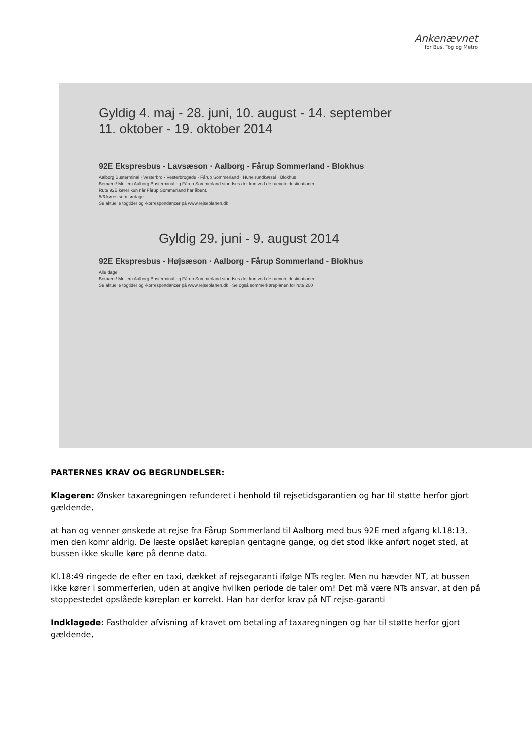Ankenævnet
for Bus, Tog og Metro
Gyldig 4. maj - 28. juni, 10. august - 14. september
11. oktober - 19. oktober 2014
92E Ekspresbus - Lavsæson · Aalborg - Fårup Sommerland - Blokhus
Aalborg Busterminal · Vesterbro · Vesterbrogade · Fårup Sommerland · Hune rundkørsel · Blokhus
Bemærk! Mellem Aalborg Busterminal og Fårup Sommerland standses der kun ved de nævnte destinationer
Rute 92E kører kun når Fårup Sommerland har åbent.
5/6 køres som lørdage
Se aktuelle togtider og -korrespondancer på www.rejseplanen.dk
Gyldig 29. juni - 9. august 2014
92E Ekspresbus - Højsæson · Aalborg - Fårup Sommerland - Blokhus
Alle dage
Bemærk! Mellem Aalborg Busterminal og Fårup Sommerland standses der kun ved de nævnte destinationer
Se aktuelle togtider og -korrespondancer på www.rejseplanen.dk · Se også sommerkøreplanen for rute 200
PARTERNES KRAV OG BEGRUNDELSER:
Klageren: Ønsker taxaregningen refunderet i henhold til rejsetidsgarantien og har til støtte herfor gjort gældende,
at han og venner ønskede at rejse fra Fårup Sommerland til Aalborg med bus 92E med afgang kl.18:13, men den komr aldrig. De læste opslået køreplan gentagne gange, og det stod ikke anført noget sted, at bussen ikke skulle køre på denne dato.
Kl.18:49 ringede de efter en taxi, dækket af rejsegaranti ifølge NTs regler. Men nu hævder NT, at bussen ikke kører i sommerferien, uden at angive hvilken periode de taler om! Det må være NTs ansvar, at den på stoppestedet opslåede køreplan er korrekt. Han har derfor krav på NT rejse-garanti
Indklagede: Fastholder afvisning af kravet om betaling af taxaregningen og har til støtte herfor gjort gældende,